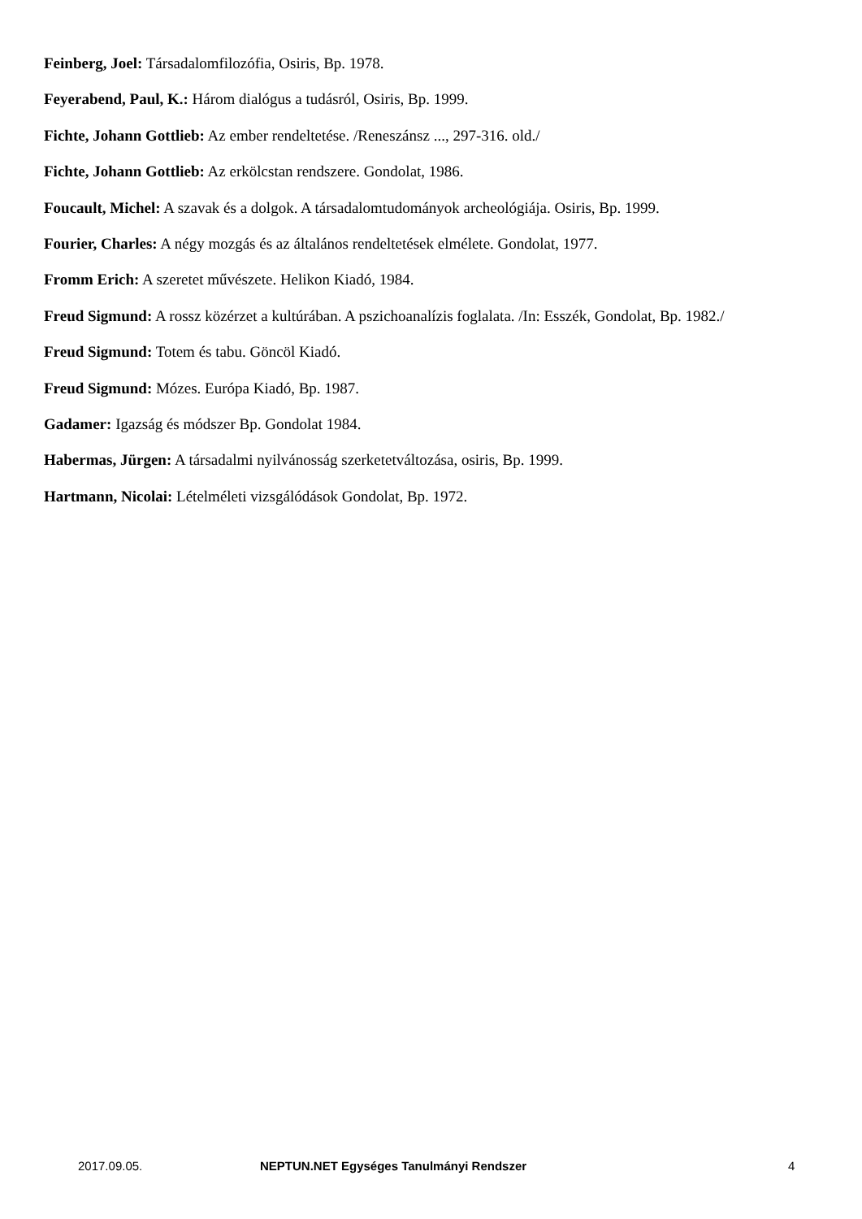Feinberg, Joel: Társadalomfilozófia, Osiris, Bp. 1978.
Feyerabend, Paul, K.: Három dialógus a tudásról, Osiris, Bp. 1999.
Fichte, Johann Gottlieb: Az ember rendeltetése. /Reneszánsz ..., 297-316. old./
Fichte, Johann Gottlieb: Az erkölcstan rendszere. Gondolat, 1986.
Foucault, Michel: A szavak és a dolgok. A társadalomtudományok archeológiája. Osiris, Bp. 1999.
Fourier, Charles: A négy mozgás és az általános rendeltetések elmélete. Gondolat, 1977.
Fromm Erich: A szeretet művészete. Helikon Kiadó, 1984.
Freud Sigmund: A rossz közérzet a kultúrában. A pszichoanalízis foglalata. /In: Esszék, Gondolat, Bp. 1982./
Freud Sigmund: Totem és tabu. Göncöl Kiadó.
Freud Sigmund: Mózes. Európa Kiadó, Bp. 1987.
Gadamer: Igazság és módszer Bp. Gondolat 1984.
Habermas, Jürgen: A társadalmi nyilvánosság szerketetváltozása, osiris, Bp. 1999.
Hartmann, Nicolai: Lételméleti vizsgálódások Gondolat, Bp. 1972.
2017.09.05. NEPTUN.NET Egységes Tanulmányi Rendszer 4